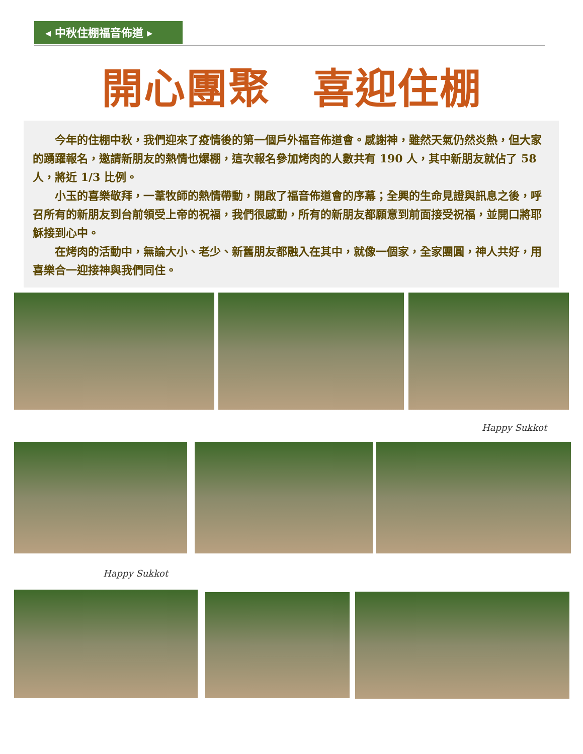◂ 中秋住棚福音佈道 ▸
開心團聚　喜迎住棚
今年的住棚中秋，我們迎來了疫情後的第一個戶外福音佈道會。感謝神，雖然天氣仍然炎熱，但大家的踴躍報名，邀請新朋友的熱情也爆棚，這次報名參加烤肉的人數共有 190 人，其中新朋友就佔了 58 人，將近 1/3 比例。
小玉的喜樂敬拜，一葦牧師的熱情帶動，開啟了福音佈道會的序幕；全興的生命見證與訊息之後，呼召所有的新朋友到台前領受上帝的祝福，我們很感動，所有的新朋友都願意到前面接受祝福，並開口將耶穌接到心中。
在烤肉的活動中，無論大小、老少、新舊朋友都融入在其中，就像一個家，全家團圓，神人共好，用喜樂合一迎接神與我們同住。
Happy Sukkot
Happy Sukkot